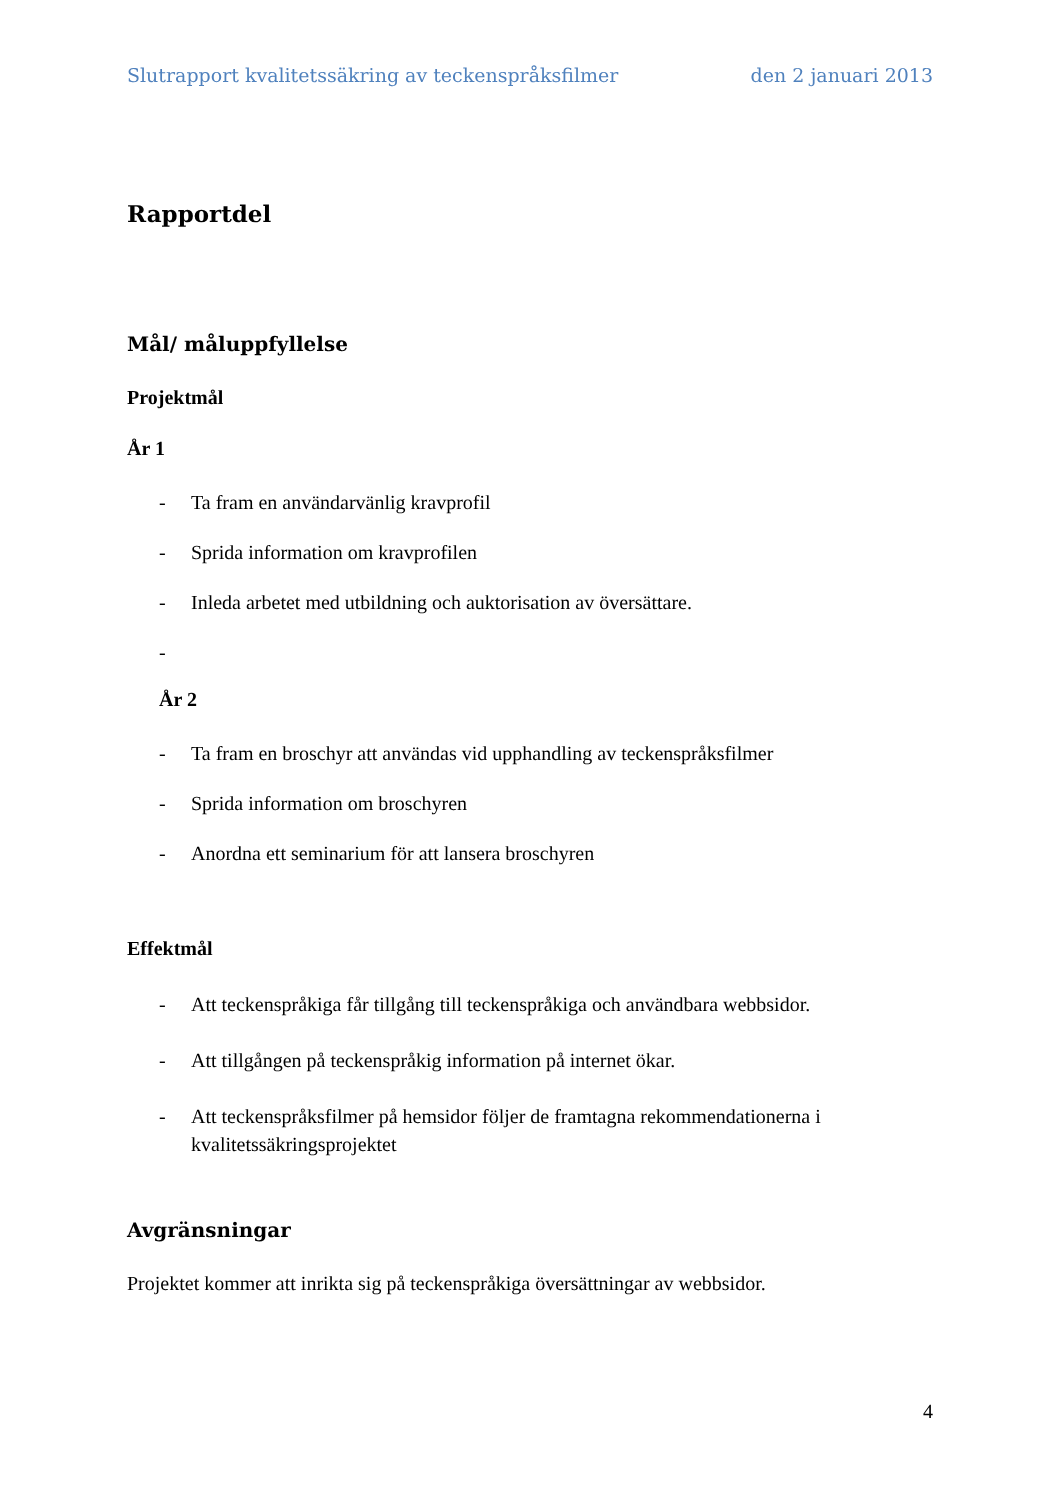Slutrapport kvalitetssäkring av teckenspråksfilmer den 2 januari 2013
Rapportdel
Mål/ måluppfyllelse
Projektmål
År 1
- Ta fram en användarvänlig kravprofil
- Sprida information om kravprofilen
- Inleda arbetet med utbildning och auktorisation av översättare.
-
År 2
- Ta fram en broschyr att användas vid upphandling av teckenspråksfilmer
- Sprida information om broschyren
- Anordna ett seminarium för att lansera broschyren
Effektmål
- Att teckenspråkiga får tillgång till teckenspråkiga och användbara webbsidor.
- Att tillgången på teckenspråkig information på internet ökar.
- Att teckenspråksfilmer på hemsidor följer de framtagna rekommendationerna i kvalitetssäkringsprojektet
Avgränsningar
Projektet kommer att inrikta sig på teckenspråkiga översättningar av webbsidor.
4